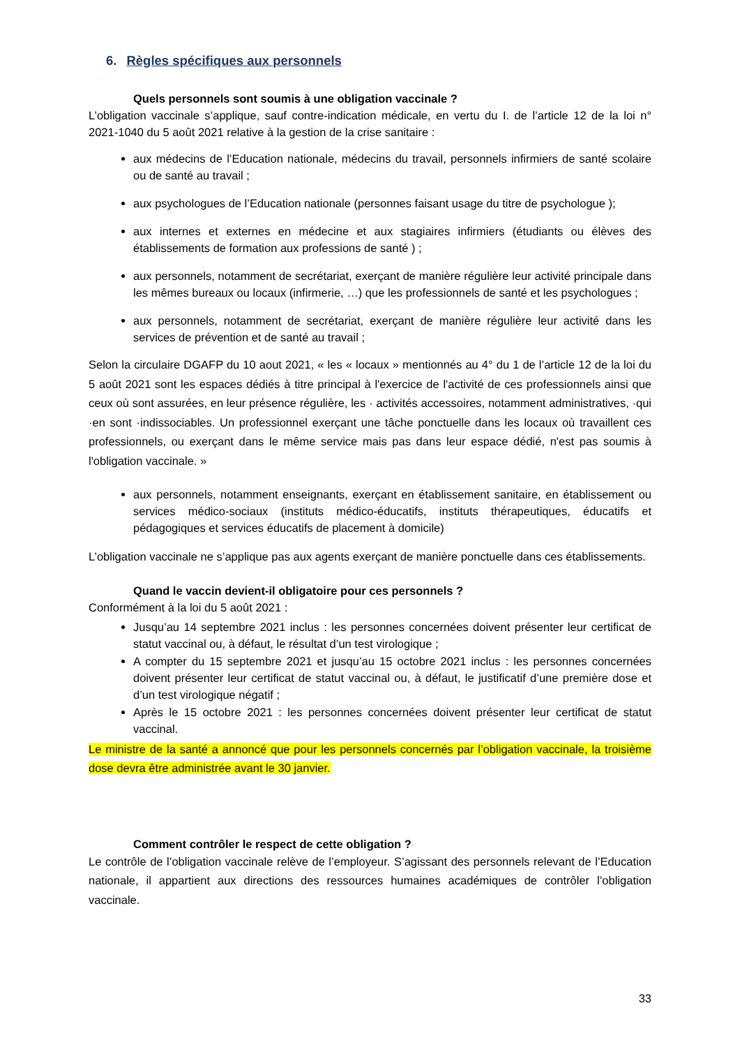6. Règles spécifiques aux personnels
Quels personnels sont soumis à une obligation vaccinale ?
L’obligation vaccinale s’applique, sauf contre-indication médicale, en vertu du I. de l’article 12 de la loi n° 2021-1040 du 5 août 2021 relative à la gestion de la crise sanitaire :
aux médecins de l’Education nationale, médecins du travail, personnels infirmiers de santé scolaire ou de santé au travail ;
aux psychologues de l’Education nationale (personnes faisant usage du titre de psychologue );
aux internes et externes en médecine et aux stagiaires infirmiers (étudiants ou élèves des établissements de formation aux professions de santé ) ;
aux personnels, notamment de secrétariat, exerçant de manière régulière leur activité principale dans les mêmes bureaux ou locaux (infirmerie, …) que les professionnels de santé et les psychologues ;
aux personnels, notamment de secrétariat, exerçant de manière régulière leur activité dans les services de prévention et de santé au travail ;
Selon la circulaire DGAFP du 10 aout 2021, « les « locaux » mentionnés au 4° du 1 de l’article 12 de la loi du 5 août 2021 sont les espaces dédiés à titre principal à l'exercice de l'activité de ces professionnels ainsi que ceux où sont assurées, en leur présence régulière, les · activités accessoires, notamment administratives, ·qui ·en sont ·indissociables. Un professionnel exerçant une tâche ponctuelle dans les locaux où travaillent ces professionnels, ou exerçant dans le même service mais pas dans leur espace dédié, n'est pas soumis à l'obligation vaccinale. »
aux personnels, notamment enseignants, exerçant en établissement sanitaire, en établissement ou services médico-sociaux (instituts médico-éducatifs, instituts thérapeutiques, éducatifs et pédagogiques et services éducatifs de placement à domicile)
L’obligation vaccinale ne s’applique pas aux agents exerçant de manière ponctuelle dans ces établissements.
Quand le vaccin devient-il obligatoire pour ces personnels ?
Conformément à la loi du 5 août 2021 :
Jusqu’au 14 septembre 2021 inclus : les personnes concernées doivent présenter leur certificat de statut vaccinal ou, à défaut, le résultat d’un test virologique ;
A compter du 15 septembre 2021 et jusqu’au 15 octobre 2021 inclus : les personnes concernées doivent présenter leur certificat de statut vaccinal ou, à défaut, le justificatif d’une première dose et d’un test virologique négatif ;
Après le 15 octobre 2021 : les personnes concernées doivent présenter leur certificat de statut vaccinal.
Le ministre de la santé a annoncé que pour les personnels concernés par l’obligation vaccinale, la troisième dose devra être administrée avant le 30 janvier.
Comment contrôler le respect de cette obligation ?
Le contrôle de l’obligation vaccinale relève de l’employeur. S’agissant des personnels relevant de l’Education nationale, il appartient aux directions des ressources humaines académiques de contrôler l’obligation vaccinale.
33